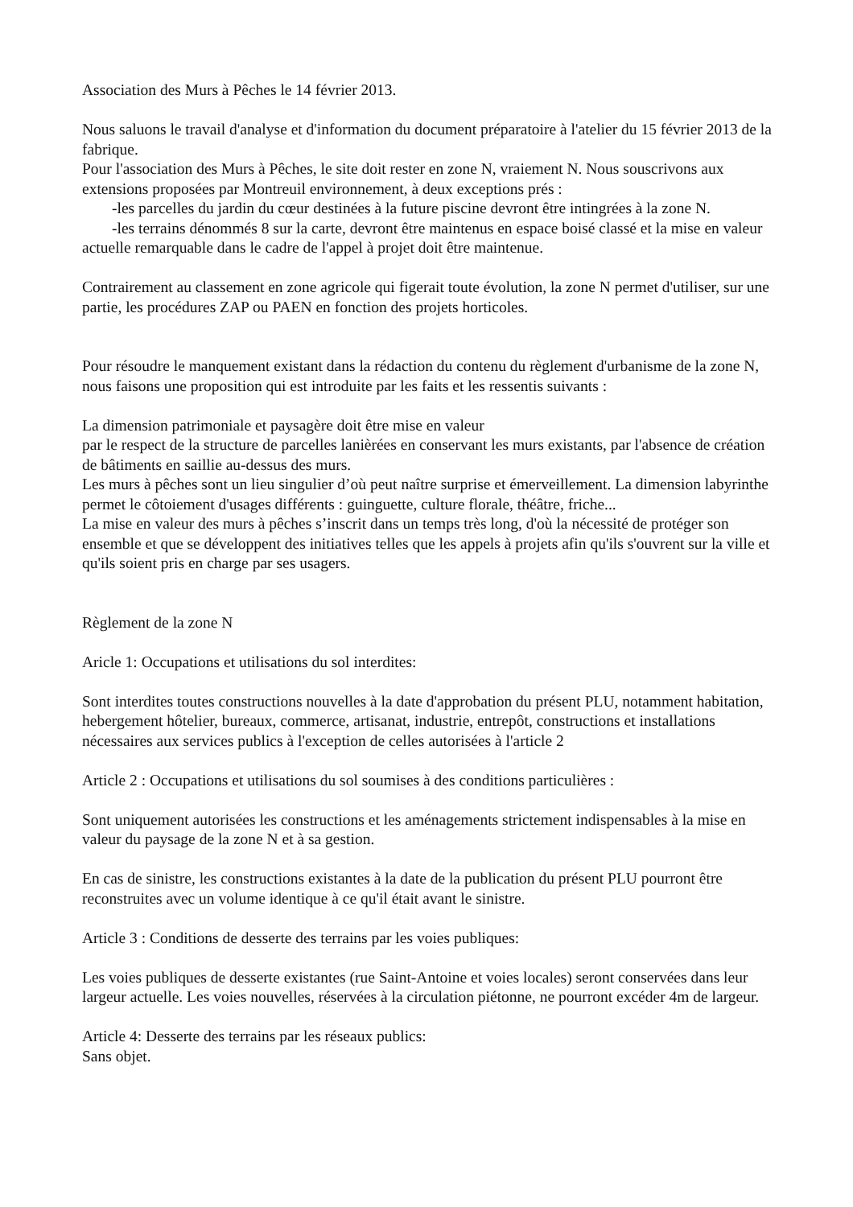Association des Murs à Pêches le 14 février 2013.
Nous saluons le travail d'analyse et d'information du document préparatoire à l'atelier du 15 février 2013 de la fabrique.
Pour l'association des Murs à Pêches, le site doit rester en zone N, vraiement N. Nous souscrivons aux extensions proposées par Montreuil environnement, à deux exceptions prés :
-les parcelles du jardin du cœur destinées à la future piscine devront être intingrées à la zone N.
-les terrains dénommés 8 sur la carte, devront être maintenus en espace boisé classé et la mise en valeur actuelle remarquable dans le cadre de l'appel à projet doit être maintenue.
Contrairement au classement en zone agricole qui figerait toute évolution, la zone N permet d'utiliser, sur une partie, les procédures ZAP ou PAEN en fonction des projets horticoles.
Pour résoudre le manquement existant dans la rédaction du contenu du règlement d'urbanisme de la zone N, nous faisons une proposition qui est introduite par les faits et les ressentis suivants :
La dimension patrimoniale et paysagère doit être mise en valeur
par le respect de la structure de parcelles lanièrées en conservant les murs existants, par l'absence de création de bâtiments en saillie au-dessus des murs.
Les murs à pêches sont un lieu singulier d’où peut naître surprise et émerveillement. La dimension labyrinthe permet le côtoiement d'usages différents : guinguette, culture florale, théâtre, friche...
La mise en valeur des murs à pêches s’inscrit dans un temps très long, d'où la nécessité de protéger son ensemble et que se développent des initiatives telles que les appels à projets afin qu'ils s'ouvrent sur la ville et qu'ils soient pris en charge par ses usagers.
Règlement de la zone N
Aricle 1: Occupations et utilisations du sol interdites:
Sont interdites toutes constructions nouvelles à la date d'approbation du présent PLU, notamment habitation, hebergement hôtelier, bureaux, commerce, artisanat, industrie, entrepôt, constructions et installations nécessaires aux services publics à l'exception de celles autorisées à l'article 2
Article 2 : Occupations et utilisations du sol soumises à des conditions particulières :
Sont uniquement autorisées les constructions et les aménagements strictement indispensables à la mise en valeur du paysage de la zone N et à sa gestion.
En cas de sinistre, les constructions existantes à la date de la publication du présent PLU pourront être reconstruites avec un volume identique à ce qu'il était avant le sinistre.
Article 3 : Conditions de desserte des terrains par les voies publiques:
Les voies publiques de desserte existantes (rue Saint-Antoine et voies locales) seront conservées dans leur largeur actuelle. Les voies nouvelles, réservées à la circulation piétonne, ne pourront excéder 4m de largeur.
Article 4: Desserte des terrains par les réseaux publics:
Sans objet.